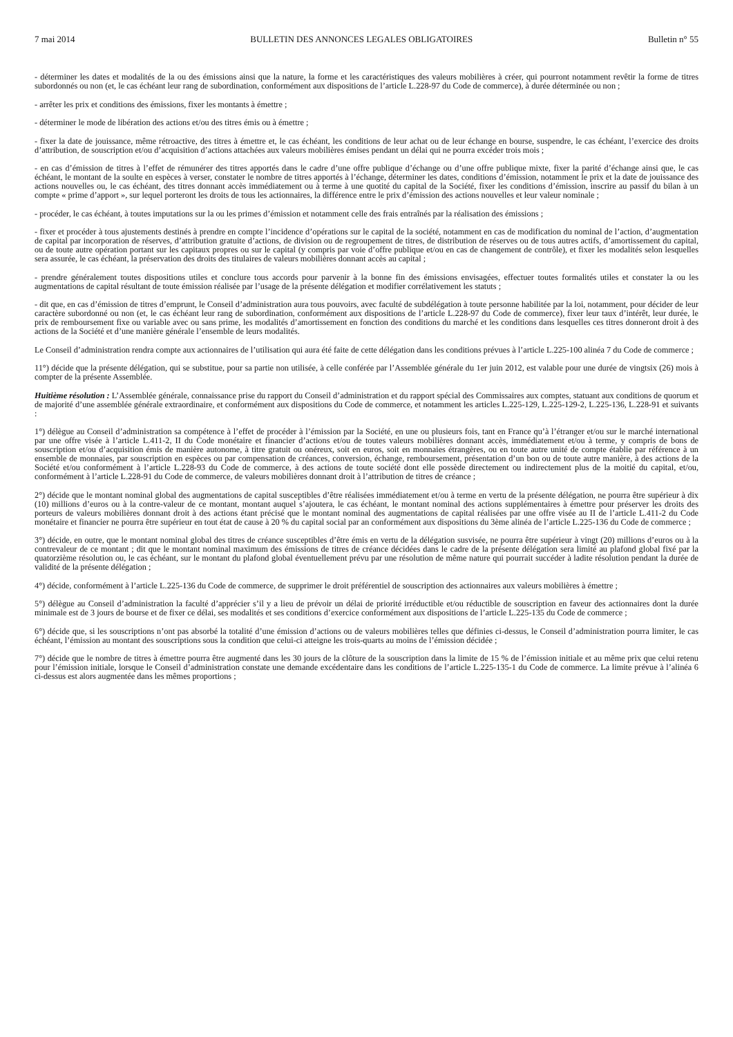7 mai 2014 BULLETIN DES ANNONCES LEGALES OBLIGATOIRES Bulletin n° 55
- déterminer les dates et modalités de la ou des émissions ainsi que la nature, la forme et les caractéristiques des valeurs mobilières à créer, qui pourront notamment revêtir la forme de titres subordonnés ou non (et, le cas échéant leur rang de subordination, conformément aux dispositions de l’article L.228-97 du Code de commerce), à durée déterminée ou non ;
- arrêter les prix et conditions des émissions, fixer les montants à émettre ;
- déterminer le mode de libération des actions et/ou des titres émis ou à émettre ;
- fixer la date de jouissance, même rétroactive, des titres à émettre et, le cas échéant, les conditions de leur achat ou de leur échange en bourse, suspendre, le cas échéant, l’exercice des droits d’attribution, de souscription et/ou d’acquisition d’actions attachées aux valeurs mobilières émises pendant un délai qui ne pourra excéder trois mois ;
- en cas d’émission de titres à l’effet de rémunérer des titres apportés dans le cadre d’une offre publique d’échange ou d’une offre publique mixte, fixer la parité d’échange ainsi que, le cas échéant, le montant de la soulte en espèces à verser, constater le nombre de titres apportés à l’échange, déterminer les dates, conditions d’émission, notamment le prix et la date de jouissance des actions nouvelles ou, le cas échéant, des titres donnant accès immédiatement ou à terme à une quotité du capital de la Société, fixer les conditions d’émission, inscrire au passif du bilan à un compte « prime d’apport », sur lequel porteront les droits de tous les actionnaires, la différence entre le prix d’émission des actions nouvelles et leur valeur nominale ;
- procéder, le cas échéant, à toutes imputations sur la ou les primes d’émission et notamment celle des frais entraînés par la réalisation des émissions ;
- fixer et procéder à tous ajustements destinés à prendre en compte l’incidence d’opérations sur le capital de la société, notamment en cas de modification du nominal de l’action, d’augmentation de capital par incorporation de réserves, d’attribution gratuite d’actions, de division ou de regroupement de titres, de distribution de réserves ou de tous autres actifs, d’amortissement du capital, ou de toute autre opération portant sur les capitaux propres ou sur le capital (y compris par voie d’offre publique et/ou en cas de changement de contrôle), et fixer les modalités selon lesquelles sera assurée, le cas échéant, la préservation des droits des titulaires de valeurs mobilières donnant accès au capital ;
- prendre généralement toutes dispositions utiles et conclure tous accords pour parvenir à la bonne fin des émissions envisagées, effectuer toutes formalités utiles et constater la ou les augmentations de capital résultant de toute émission réalisée par l’usage de la présente délégation et modifier corrélativement les statuts ;
- dit que, en cas d’émission de titres d’emprunt, le Conseil d’administration aura tous pouvoirs, avec faculté de subdélégation à toute personne habilitée par la loi, notamment, pour décider de leur caractère subordonné ou non (et, le cas échéant leur rang de subordination, conformément aux dispositions de l’article L.228-97 du Code de commerce), fixer leur taux d’intérêt, leur durée, le prix de remboursement fixe ou variable avec ou sans prime, les modalités d’amortissement en fonction des conditions du marché et les conditions dans lesquelles ces titres donneront droit à des actions de la Société et d’une manière générale l’ensemble de leurs modalités.
Le Conseil d’administration rendra compte aux actionnaires de l’utilisation qui aura été faite de cette délégation dans les conditions prévues à l’article L.225-100 alinéa 7 du Code de commerce ;
11°) décide que la présente délégation, qui se substitue, pour sa partie non utilisée, à celle conférée par l’Assemblée générale du 1er juin 2012, est valable pour une durée de vingtsix (26) mois à compter de la présente Assemblée.
Huitième résolution : L’Assemblée générale, connaissance prise du rapport du Conseil d’administration et du rapport spécial des Commissaires aux comptes, statuant aux conditions de quorum et de majorité d’une assemblée générale extraordinaire, et conformément aux dispositions du Code de commerce, et notamment les articles L.225-129, L.225-129-2, L.225-136, L.228-91 et suivants :
1°) délègue au Conseil d’administration sa compétence à l’effet de procéder à l’émission par la Société, en une ou plusieurs fois, tant en France qu’à l’étranger et/ou sur le marché international par une offre visée à l’article L.411-2, II du Code monétaire et financier d’actions et/ou de toutes valeurs mobilières donnant accès, immédiatement et/ou à terme, y compris de bons de souscription et/ou d’acquisition émis de manière autonome, à titre gratuit ou onéreux, soit en euros, soit en monnaies étrangères, ou en toute autre unité de compte établie par référence à un ensemble de monnaies, par souscription en espèces ou par compensation de créances, conversion, échange, remboursement, présentation d’un bon ou de toute autre manière, à des actions de la Société et/ou conformément à l’article L.228-93 du Code de commerce, à des actions de toute société dont elle possède directement ou indirectement plus de la moitié du capital, et/ou, conformément à l’article L.228-91 du Code de commerce, de valeurs mobilières donnant droit à l’attribution de titres de créance ;
2°) décide que le montant nominal global des augmentations de capital susceptibles d’être réalisées immédiatement et/ou à terme en vertu de la présente délégation, ne pourra être supérieur à dix (10) millions d’euros ou à la contre-valeur de ce montant, montant auquel s’ajoutera, le cas échéant, le montant nominal des actions supplémentaires à émettre pour préserver les droits des porteurs de valeurs mobilières donnant droit à des actions étant précisé que le montant nominal des augmentations de capital réalisées par une offre visée au II de l’article L.411-2 du Code monétaire et financier ne pourra être supérieur en tout état de cause à 20 % du capital social par an conformément aux dispositions du 3ème alinéa de l’article L.225-136 du Code de commerce ;
3°) décide, en outre, que le montant nominal global des titres de créance susceptibles d’être émis en vertu de la délégation susvisée, ne pourra être supérieur à vingt (20) millions d’euros ou à la contrevaleur de ce montant ; dit que le montant nominal maximum des émissions de titres de créance décidées dans le cadre de la présente délégation sera limité au plafond global fixé par la quatorzième résolution ou, le cas échéant, sur le montant du plafond global éventuellement prévu par une résolution de même nature qui pourrait succéder à ladite résolution pendant la durée de validité de la présente délégation ;
4°) décide, conformément à l’article L.225-136 du Code de commerce, de supprimer le droit préférentiel de souscription des actionnaires aux valeurs mobilières à émettre ;
5°) délègue au Conseil d’administration la faculté d’apprécier s’il y a lieu de prévoir un délai de priorité irréductible et/ou réductible de souscription en faveur des actionnaires dont la durée minimale est de 3 jours de bourse et de fixer ce délai, ses modalités et ses conditions d’exercice conformément aux dispositions de l’article L.225-135 du Code de commerce ;
6°) décide que, si les souscriptions n’ont pas absorbé la totalité d’une émission d’actions ou de valeurs mobilières telles que définies ci-dessus, le Conseil d’administration pourra limiter, le cas échéant, l’émission au montant des souscriptions sous la condition que celui-ci atteigne les trois-quarts au moins de l’émission décidée ;
7°) décide que le nombre de titres à émettre pourra être augmenté dans les 30 jours de la clôture de la souscription dans la limite de 15 % de l’émission initiale et au même prix que celui retenu pour l’émission initiale, lorsque le Conseil d’administration constate une demande excédentaire dans les conditions de l’article L.225-135-1 du Code de commerce. La limite prévue à l’alinéa 6 ci-dessus est alors augmentée dans les mêmes proportions ;